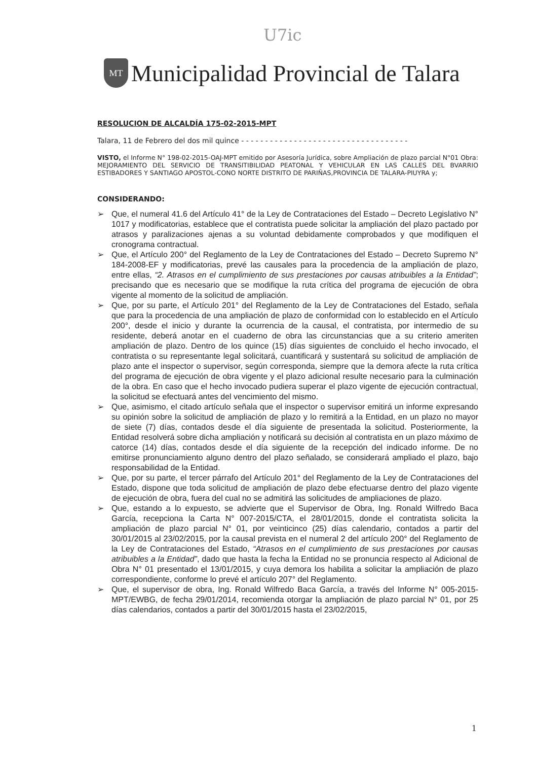U7ic
MT
Municipalidad Provincial de Talara
RESOLUCION DE ALCALDÍA 175-02-2015-MPT
Talara, 11 de Febrero del dos mil quince - - - - - - - - - - - - - - - - - - - - - - - - - - - - - - - - - - -
VISTO, el Informe N° 198-02-2015-OAJ-MPT emitido por Asesoría Jurídica, sobre Ampliación de plazo parcial N°01 Obra: MEJORAMIENTO DEL SERVICIO DE TRANSITIBILIDAD PEATONAL Y VEHICULAR EN LAS CALLES DEL BVARRIO ESTIBADORES Y SANTIAGO APOSTOL-CONO NORTE DISTRITO DE PARIÑAS,PROVINCIA DE TALARA-PIUYRA y;
CONSIDERANDO:
➢ Que, el numeral 41.6 del Artículo 41° de la Ley de Contrataciones del Estado – Decreto Legislativo N° 1017 y modificatorias, establece que el contratista puede solicitar la ampliación del plazo pactado por atrasos y paralizaciones ajenas a su voluntad debidamente comprobados y que modifiquen el cronograma contractual.
➢ Que, el Artículo 200° del Reglamento de la Ley de Contrataciones del Estado – Decreto Supremo N° 184-2008-EF y modificatorias, prevé las causales para la procedencia de la ampliación de plazo, entre ellas, “2. Atrasos en el cumplimiento de sus prestaciones por causas atribuibles a la Entidad”; precisando que es necesario que se modifique la ruta crítica del programa de ejecución de obra vigente al momento de la solicitud de ampliación.
➢ Que, por su parte, el Artículo 201° del Reglamento de la Ley de Contrataciones del Estado, señala que para la procedencia de una ampliación de plazo de conformidad con lo establecido en el Artículo 200°, desde el inicio y durante la ocurrencia de la causal, el contratista, por intermedio de su residente, deberá anotar en el cuaderno de obra las circunstancias que a su criterio ameriten ampliación de plazo. Dentro de los quince (15) días siguientes de concluido el hecho invocado, el contratista o su representante legal solicitará, cuantificará y sustentará su solicitud de ampliación de plazo ante el inspector o supervisor, según corresponda, siempre que la demora afecte la ruta crítica del programa de ejecución de obra vigente y el plazo adicional resulte necesario para la culminación de la obra. En caso que el hecho invocado pudiera superar el plazo vigente de ejecución contractual, la solicitud se efectuará antes del vencimiento del mismo.
➢ Que, asimismo, el citado artículo señala que el inspector o supervisor emitirá un informe expresando su opinión sobre la solicitud de ampliación de plazo y lo remitirá a la Entidad, en un plazo no mayor de siete (7) días, contados desde el día siguiente de presentada la solicitud. Posteriormente, la Entidad resolverá sobre dicha ampliación y notificará su decisión al contratista en un plazo máximo de catorce (14) días, contados desde el día siguiente de la recepción del indicado informe. De no emitirse pronunciamiento alguno dentro del plazo señalado, se considerará ampliado el plazo, bajo responsabilidad de la Entidad.
➢ Que, por su parte, el tercer párrafo del Artículo 201° del Reglamento de la Ley de Contrataciones del Estado, dispone que toda solicitud de ampliación de plazo debe efectuarse dentro del plazo vigente de ejecución de obra, fuera del cual no se admitirá las solicitudes de ampliaciones de plazo.
➢ Que, estando a lo expuesto, se advierte que el Supervisor de Obra, Ing. Ronald Wilfredo Baca García, recepciona la Carta N° 007-2015/CTA, el 28/01/2015, donde el contratista solicita la ampliación de plazo parcial N° 01, por veinticinco (25) días calendario, contados a partir del 30/01/2015 al 23/02/2015, por la causal prevista en el numeral 2 del artículo 200° del Reglamento de la Ley de Contrataciones del Estado, “Atrasos en el cumplimiento de sus prestaciones por causas atribuibles a la Entidad”, dado que hasta la fecha la Entidad no se pronuncia respecto al Adicional de Obra N° 01 presentado el 13/01/2015, y cuya demora los habilita a solicitar la ampliación de plazo correspondiente, conforme lo prevé el artículo 207° del Reglamento.
➢ Que, el supervisor de obra, Ing. Ronald Wilfredo Baca García, a través del Informe N° 005-2015-MPT/EWBG, de fecha 29/01/2014, recomienda otorgar la ampliación de plazo parcial N° 01, por 25 días calendarios, contados a partir del 30/01/2015 hasta el 23/02/2015,
1